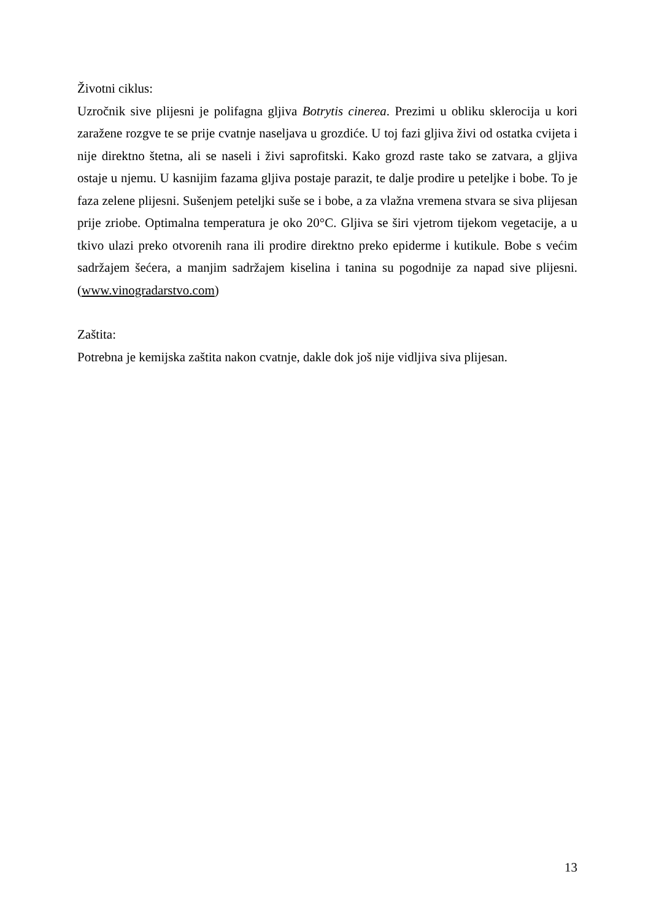Životni ciklus:
Uzročnik sive plijesni je polifagna gljiva Botrytis cinerea. Prezimi u obliku sklerocija u kori zaražene rozgve te se prije cvatnje naseljava u grozdiće. U toj fazi gljiva živi od ostatka cvijeta i nije direktno štetna, ali se naseli i živi saprofitski. Kako grozd raste tako se zatvara, a gljiva ostaje u njemu. U kasnijim fazama gljiva postaje parazit, te dalje prodire u peteljke i bobe. To je faza zelene plijesni. Sušenjem peteljki suše se i bobe, a za vlažna vremena stvara se siva plijesan prije zriobe. Optimalna temperatura je oko 20°C. Gljiva se širi vjetrom tijekom vegetacije, a u tkivo ulazi preko otvorenih rana ili prodire direktno preko epiderme i kutikule. Bobe s većim sadržajem šećera, a manjim sadržajem kiselina i tanina su pogodnije za napad sive plijesni. (www.vinogradarstvo.com)
Zaštita:
Potrebna je kemijska zaštita nakon cvatnje, dakle dok još nije vidljiva siva plijesan.
13